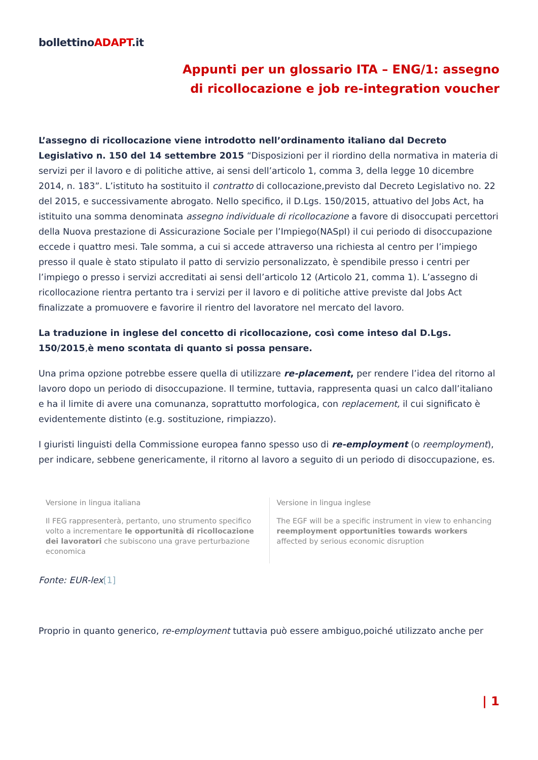bollettinoADAPT.it
Appunti per un glossario ITA – ENG/1: assegno di ricollocazione e job re-integration voucher
L’assegno di ricollocazione viene introdotto nell’ordinamento italiano dal Decreto Legislativo n. 150 del 14 settembre 2015 “Disposizioni per il riordino della normativa in materia di servizi per il lavoro e di politiche attive, ai sensi dell’articolo 1, comma 3, della legge 10 dicembre 2014, n. 183”. L’istituto ha sostituito il contratto di collocazione,previsto dal Decreto Legislativo no. 22 del 2015, e successivamente abrogato. Nello specifico, il D.Lgs. 150/2015, attuativo del Jobs Act, ha istituito una somma denominata assegno individuale di ricollocazione a favore di disoccupati percettori della Nuova prestazione di Assicurazione Sociale per l’Impiego(NASpI) il cui periodo di disoccupazione eccede i quattro mesi. Tale somma, a cui si accede attraverso una richiesta al centro per l’impiego presso il quale è stato stipulato il patto di servizio personalizzato, è spendibile presso i centri per l’impiego o presso i servizi accreditati ai sensi dell’articolo 12 (Articolo 21, comma 1). L’assegno di ricollocazione rientra pertanto tra i servizi per il lavoro e di politiche attive previste dal Jobs Act finalizzate a promuovere e favorire il rientro del lavoratore nel mercato del lavoro.
La traduzione in inglese del concetto di ricollocazione, così come inteso dal D.Lgs. 150/2015,è meno scontata di quanto si possa pensare.
Una prima opzione potrebbe essere quella di utilizzare re-placement, per rendere l’idea del ritorno al lavoro dopo un periodo di disoccupazione. Il termine, tuttavia, rappresenta quasi un calco dall’italiano e ha il limite di avere una comunanza, soprattutto morfologica, con replacement, il cui significato è evidentemente distinto (e.g. sostituzione, rimpiazzo).
I giuristi linguisti della Commissione europea fanno spesso uso di re-employment (o reemployment), per indicare, sebbene genericamente, il ritorno al lavoro a seguito di un periodo di disoccupazione, es.
| Versione in lingua italiana | Versione in lingua inglese |
| Il FEG rappresenterà, pertanto, uno strumento specifico volto a incrementare le opportunità di ricollocazione dei lavoratori che subiscono una grave perturbazione economica | The EGF will be a specific instrument in view to enhancing reemployment opportunities towards workers affected by serious economic disruption |
Fonte: EUR-lex[1]
Proprio in quanto generico, re-employment tuttavia può essere ambiguo,poiché utilizzato anche per
| 1